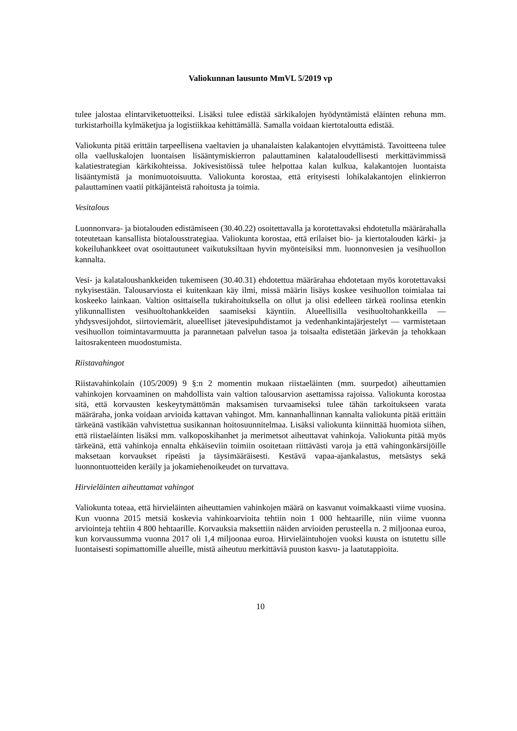Valiokunnan lausunto MmVL 5/2019 vp
tulee jalostaa elintarviketuotteiksi. Lisäksi tulee edistää särkikalojen hyödyntämistä eläinten rehuna mm. turkistarhoilla kylmäketjua ja logistiikkaa kehittämällä. Samalla voidaan kiertotaloutta edistää.
Valiokunta pitää erittäin tarpeellisena vaeltavien ja uhanalaisten kalakantojen elvyttämistä. Tavoitteena tulee olla vaelluskalojen luontaisen lisääntymiskierron palauttaminen kalataloudellisesti merkittävimmissä kalatiestrategian kärkikohteissa. Jokivesistöissä tulee helpottaa kalan kulkua, kalakantojen luontaista lisääntymistä ja monimuotoisuutta. Valiokunta korostaa, että erityisesti lohikalakantojen elinkierron palauttaminen vaatii pitkäjänteistä rahoitusta ja toimia.
Vesitalous
Luonnonvara- ja biotalouden edistämiseen (30.40.22) osoitettavalla ja korotettavaksi ehdotetulla määrärahalla toteutetaan kansallista biotalousstrategiaa. Valiokunta korostaa, että erilaiset bio- ja kiertotalouden kärki- ja kokeiluhankkeet ovat osoittautuneet vaikutuksiltaan hyvin myönteisiksi mm. luonnonvesien ja vesihuollon kannalta.
Vesi- ja kalataloushankkeiden tukemiseen (30.40.31) ehdotettua määrärahaa ehdotetaan myös korotettavaksi nykyisestään. Talousarviosta ei kuitenkaan käy ilmi, missä määrin lisäys koskee vesihuollon toimialaa tai koskeeko lainkaan. Valtion osittaisella tukirahoituksella on ollut ja olisi edelleen tärkeä roolinsa etenkin ylikunnallisten vesihuoltohankkeiden saamiseksi käyntiin. Alueellisilla vesihuoltohankkeilla — yhdysvesijohdot, siirtoviemärit, alueelliset jätevesipuhdistamot ja vedenhankintajärjestelyt — varmistetaan vesihuollon toimintavarmuutta ja parannetaan palvelun tasoa ja toisaalta edistetään järkevän ja tehokkaan laitosrakenteen muodostumista.
Riistavahingot
Riistavahinkolain (105/2009) 9 §:n 2 momentin mukaan riistaeläinten (mm. suurpedot) aiheuttamien vahinkojen korvaaminen on mahdollista vain valtion talousarvion asettamissa rajoissa. Valiokunta korostaa sitä, että korvausten keskeytymättömän maksamisen turvaamiseksi tulee tähän tarkoitukseen varata määräraha, jonka voidaan arvioida kattavan vahingot. Mm. kannanhallinnan kannalta valiokunta pitää erittäin tärkeänä vastikään vahvistettua susikannan hoitosuunnitelmaa. Lisäksi valiokunta kiinnittää huomiota siihen, että riistaeläinten lisäksi mm. valkoposkihanhet ja merimetsot aiheuttavat vahinkoja. Valiokunta pitää myös tärkeänä, että vahinkoja ennalta ehkäiseviin toimiin osoitetaan riittävästi varoja ja että vahingonkärsijöille maksetaan korvaukset ripeästi ja täysimääräisesti. Kestävä vapaa-ajankalastus, metsästys sekä luonnontuotteiden keräily ja jokamiehenoikeudet on turvattava.
Hirvieläinten aiheuttamat vahingot
Valiokunta toteaa, että hirvieläinten aiheuttamien vahinkojen määrä on kasvanut voimakkaasti viime vuosina. Kun vuonna 2015 metsiä koskevia vahinkoarvioita tehtiin noin 1 000 hehtaarille, niin viime vuonna arviointeja tehtiin 4 800 hehtaarille. Korvauksia maksettiin näiden arvioiden perusteella n. 2 miljoonaa euroa, kun korvaussumma vuonna 2017 oli 1,4 miljoonaa euroa. Hirvieläintuhojen vuoksi kuusta on istutettu sille luontaisesti sopimattomille alueille, mistä aiheutuu merkittäviä puuston kasvu- ja laatutappioita.
10